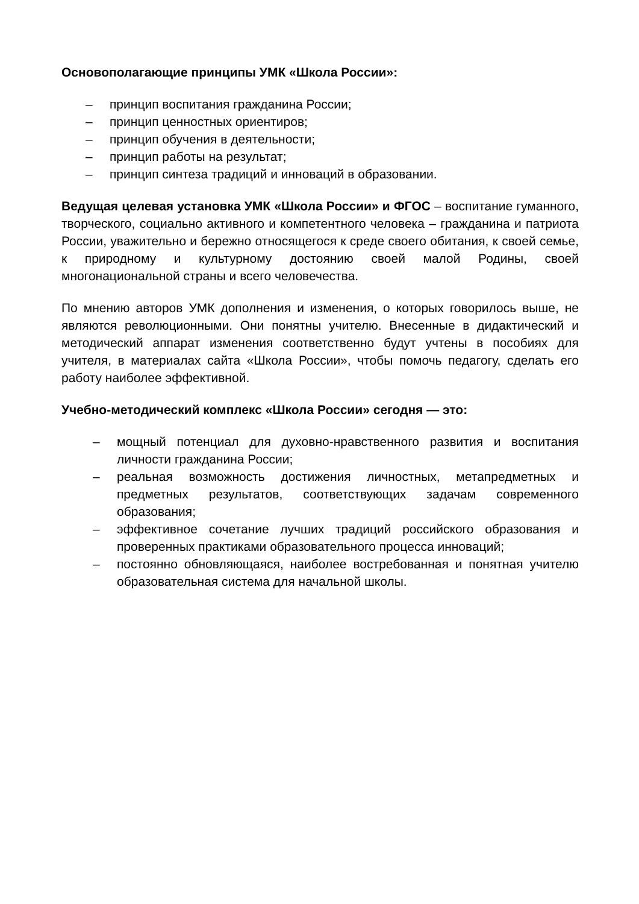Основополагающие принципы УМК «Школа России»:
– принцип воспитания гражданина России;
– принцип ценностных ориентиров;
– принцип обучения в деятельности;
– принцип работы на результат;
– принцип синтеза традиций и инноваций в образовании.
Ведущая целевая установка УМК «Школа России» и ФГОС – воспитание гуманного, творческого, социально активного и компетентного человека – гражданина и патриота России, уважительно и бережно относящегося к среде своего обитания, к своей семье, к природному и культурному достоянию своей малой Родины, своей многонациональной страны и всего человечества.
По мнению авторов УМК дополнения и изменения, о которых говорилось выше, не являются революционными. Они понятны учителю. Внесенные в дидактический и методический аппарат изменения соответственно будут учтены в пособиях для учителя, в материалах сайта «Школа России», чтобы помочь педагогу, сделать его работу наиболее эффективной.
Учебно-методический комплекс «Школа России» сегодня — это:
– мощный потенциал для духовно-нравственного развития и воспитания личности гражданина России;
– реальная возможность достижения личностных, метапредметных и предметных результатов, соответствующих задачам современного образования;
– эффективное сочетание лучших традиций российского образования и проверенных практиками образовательного процесса инноваций;
– постоянно обновляющаяся, наиболее востребованная и понятная учителю образовательная система для начальной школы.